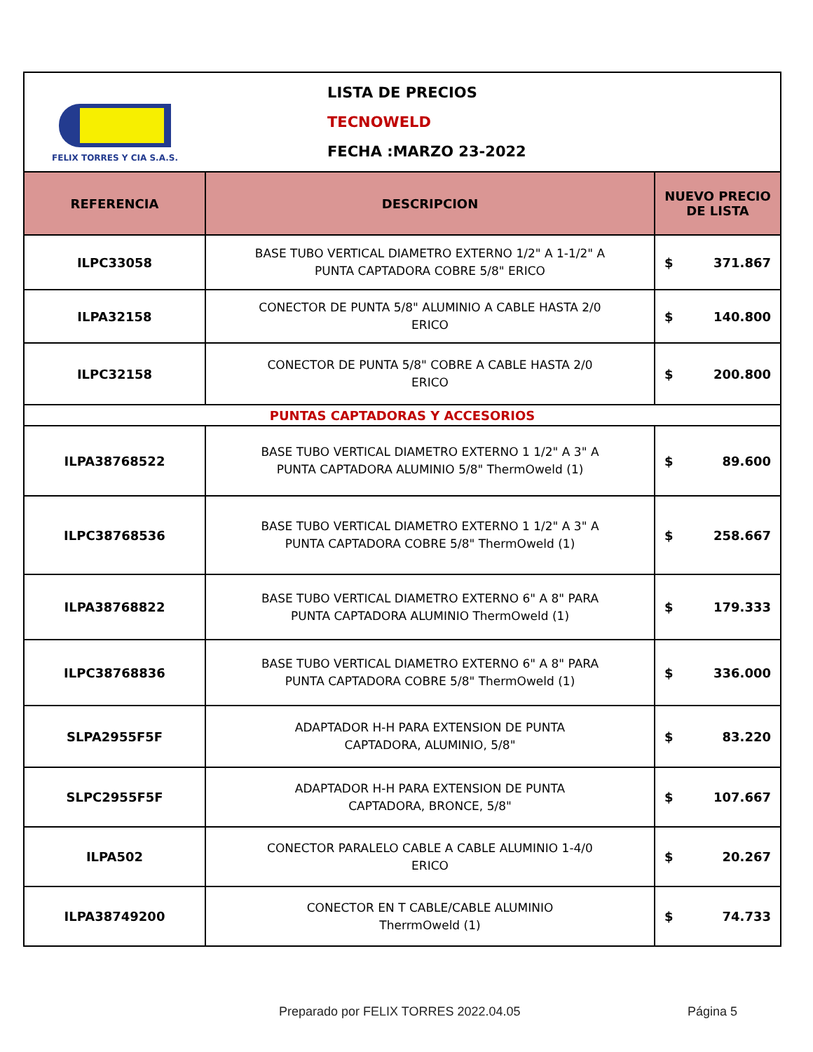| FELIX TORRES Y CIA S.A.S. | LISTA DE PRECIOS TECNOWELD FECHA :MARZO 23-2022 | |
| REFERENCIA | DESCRIPCION | NUEVO PRECIO DE LISTA |
| ILPC33058 | BASE TUBO VERTICAL DIAMETRO EXTERNO 1/2" A 1-1/2" A PUNTA CAPTADORA COBRE 5/8" ERICO | $ 371.867 |
| ILPA32158 | CONECTOR DE PUNTA 5/8" ALUMINIO A CABLE HASTA 2/0 ERICO | $ 140.800 |
| ILPC32158 | CONECTOR DE PUNTA 5/8" COBRE A CABLE HASTA 2/0 ERICO | $ 200.800 |
| PUNTAS CAPTADORAS Y ACCESORIOS | | |
| ILPA38768522 | BASE TUBO VERTICAL DIAMETRO EXTERNO 1 1/2" A 3" A PUNTA CAPTADORA ALUMINIO 5/8" ThermOweld (1) | $ 89.600 |
| ILPC38768536 | BASE TUBO VERTICAL DIAMETRO EXTERNO 1 1/2" A 3" A PUNTA CAPTADORA COBRE 5/8" ThermOweld (1) | $ 258.667 |
| ILPA38768822 | BASE TUBO VERTICAL DIAMETRO EXTERNO 6" A 8" PARA PUNTA CAPTADORA ALUMINIO ThermOweld (1) | $ 179.333 |
| ILPC38768836 | BASE TUBO VERTICAL DIAMETRO EXTERNO 6" A 8" PARA PUNTA CAPTADORA COBRE 5/8" ThermOweld (1) | $ 336.000 |
| SLPA2955F5F | ADAPTADOR H-H PARA EXTENSION DE PUNTA CAPTADORA, ALUMINIO, 5/8" | $ 83.220 |
| SLPC2955F5F | ADAPTADOR H-H PARA EXTENSION DE PUNTA CAPTADORA, BRONCE, 5/8" | $ 107.667 |
| ILPA502 | CONECTOR PARALELO CABLE A CABLE ALUMINIO 1-4/0 ERICO | $ 20.267 |
| ILPA38749200 | CONECTOR EN T CABLE/CABLE ALUMINIO TherrmOweld (1) | $ 74.733 |
Preparado por FELIX TORRES 2022.04.05
Página 5